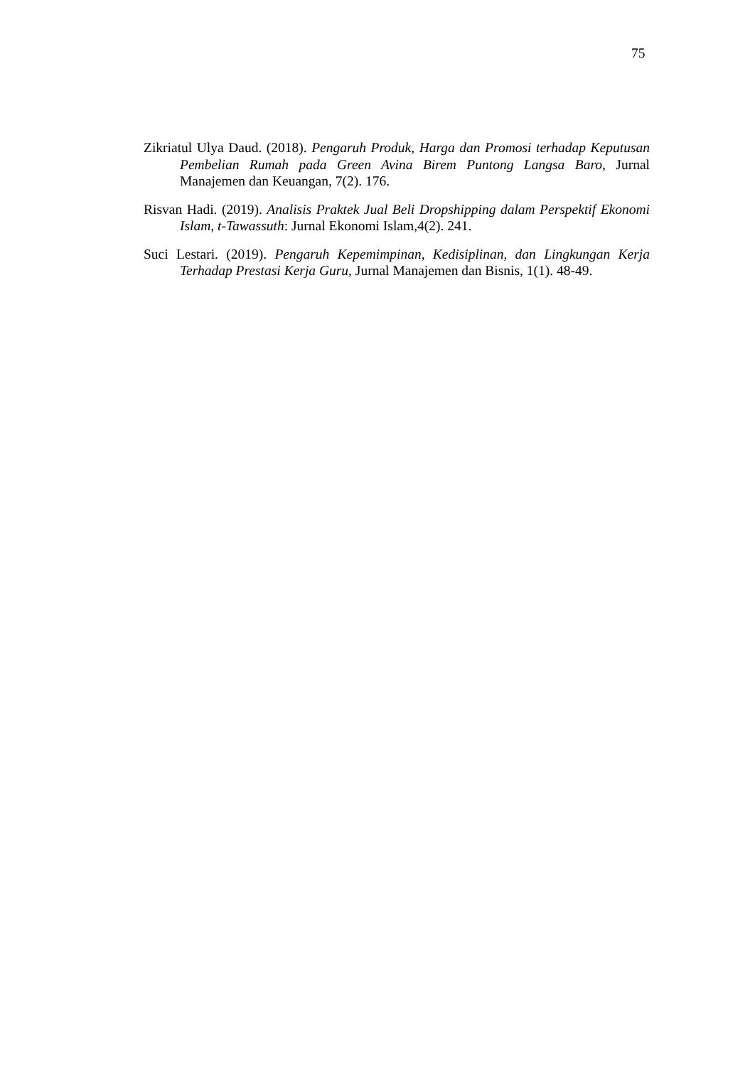75
Zikriatul Ulya Daud. (2018). Pengaruh Produk, Harga dan Promosi terhadap Keputusan Pembelian Rumah pada Green Avina Birem Puntong Langsa Baro, Jurnal Manajemen dan Keuangan, 7(2). 176.
Risvan Hadi. (2019). Analisis Praktek Jual Beli Dropshipping dalam Perspektif Ekonomi Islam, t-Tawassuth: Jurnal Ekonomi Islam,4(2). 241.
Suci Lestari. (2019). Pengaruh Kepemimpinan, Kedisiplinan, dan Lingkungan Kerja Terhadap Prestasi Kerja Guru, Jurnal Manajemen dan Bisnis, 1(1). 48-49.